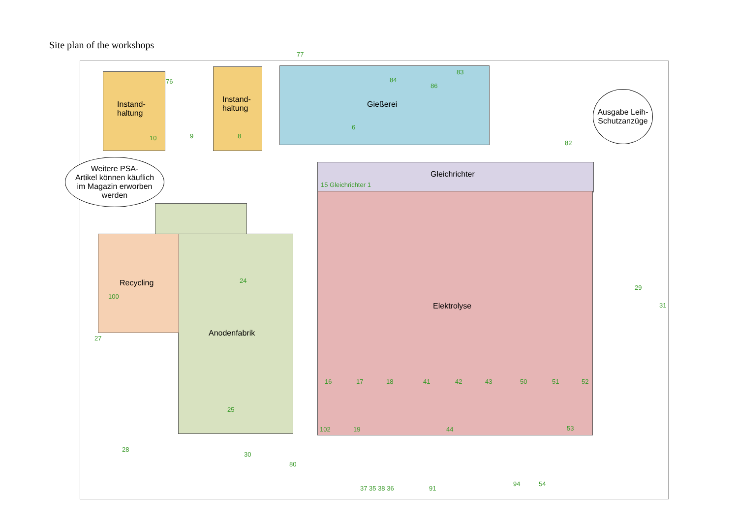Site plan of the workshops
Instand-
haltung
Instand-
haltung Gießerei
Gleichrichter
Elektrolyse
Anodenfabrik
Recycling
Weitere PSA-
Artikel können käuflich
im Magazin erworben
werden
Ausgabe Leih-
Schutzanzüge
77
76
9 10 8
6
84
83
86
82
15 Gleichrichter 1
16 17 18 41 42 43 50 51 52
24
25
100
102 19 44 53
37 35 38 36 91
94 54
80
30
28
27
31
29